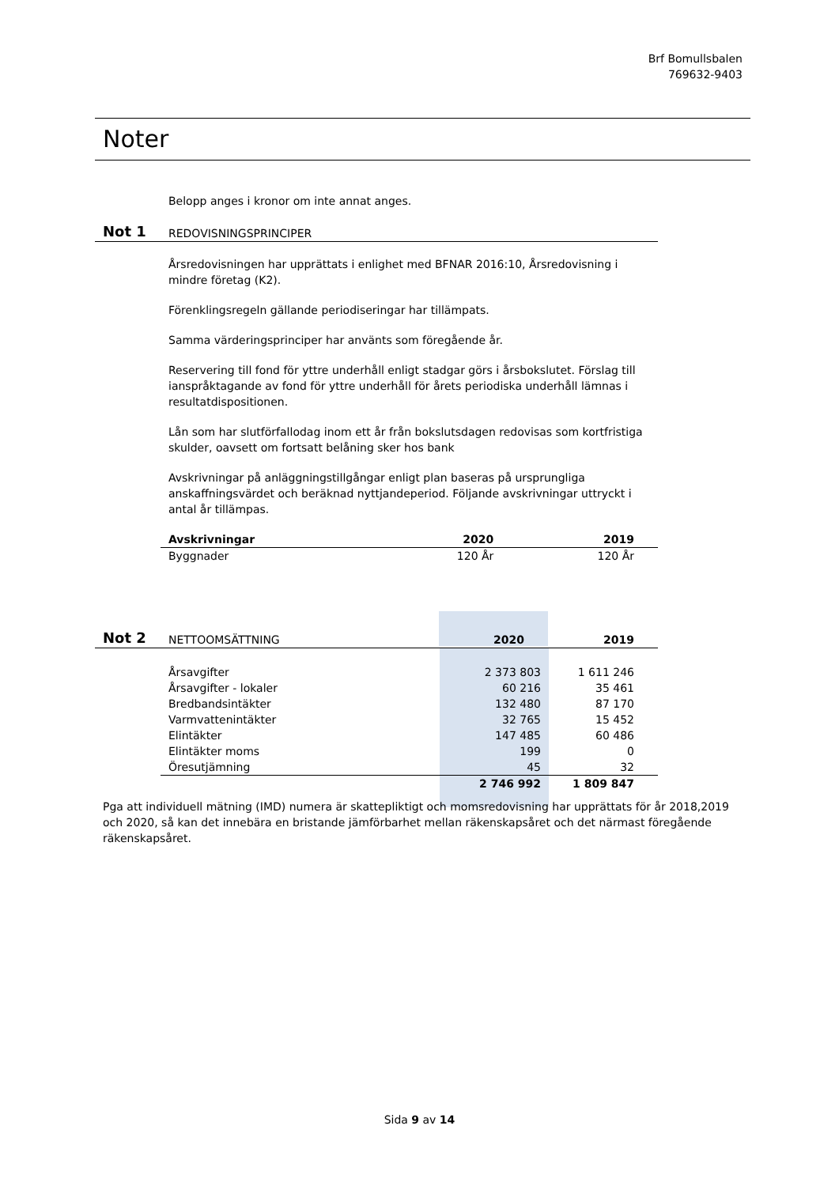Brf Bomullsbalen
769632-9403
Noter
Belopp anges i kronor om inte annat anges.
Not 1 REDOVISNINGSPRINCIPER
Årsredovisningen har upprättats i enlighet med BFNAR 2016:10, Årsredovisning i mindre företag (K2).
Förenklingsregeln gällande periodiseringar har tillämpats.
Samma värderingsprinciper har använts som föregående år.
Reservering till fond för yttre underhåll enligt stadgar görs i årsbokslutet. Förslag till ianspråktagande av fond för yttre underhåll för årets periodiska underhåll lämnas i resultatdispositionen.
Lån som har slutförfallodag inom ett år från bokslutsdagen redovisas som kortfristiga skulder, oavsett om fortsatt belåning sker hos bank
Avskrivningar på anläggningstillgångar enligt plan baseras på ursprungliga anskaffningsvärdet och beräknad nyttjandeperiod. Följande avskrivningar uttryckt i antal år tillämpas.
| Avskrivningar | 2020 | 2019 |
| --- | --- | --- |
| Byggnader | 120 År | 120 År |
Not 2 NETTOOMSÄTTNING 2020 2019
| Årsavgifter | 2 373 803 | 1 611 246 |
| Årsavgifter - lokaler | 60 216 | 35 461 |
| Bredbandsintäkter | 132 480 | 87 170 |
| Varmvattenintäkter | 32 765 | 15 452 |
| Elintäkter | 147 485 | 60 486 |
| Elintäkter moms | 199 | 0 |
| Öresutjämning | 45 | 32 |
| | 2 746 992 | 1 809 847 |
Pga att individuell mätning (IMD) numera är skattepliktigt och momsredovisning har upprättats för år 2018,2019 och 2020, så kan det innebära en bristande jämförbarhet mellan räkenskapsåret och det närmast föregående räkenskapsåret.
Sida 9 av 14